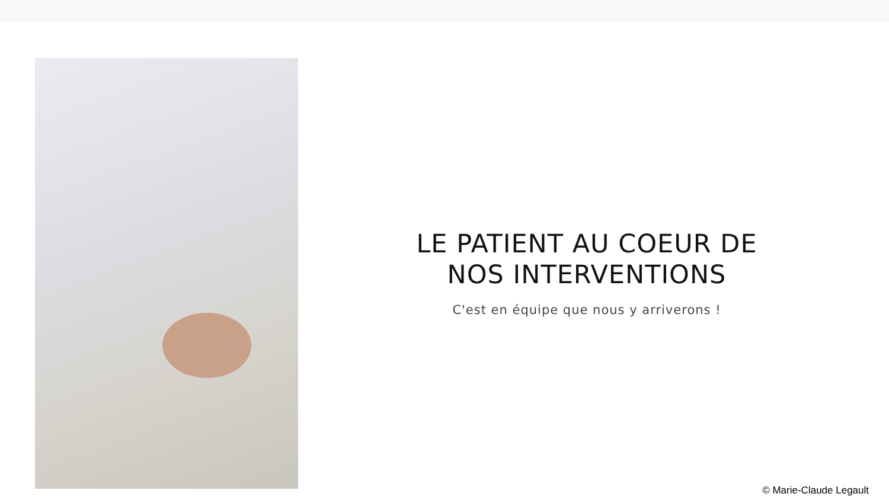LE PATIENT AU COEUR DE NOS INTERVENTIONS
C'est en équipe que nous y arriverons !
© Marie-Claude Legault